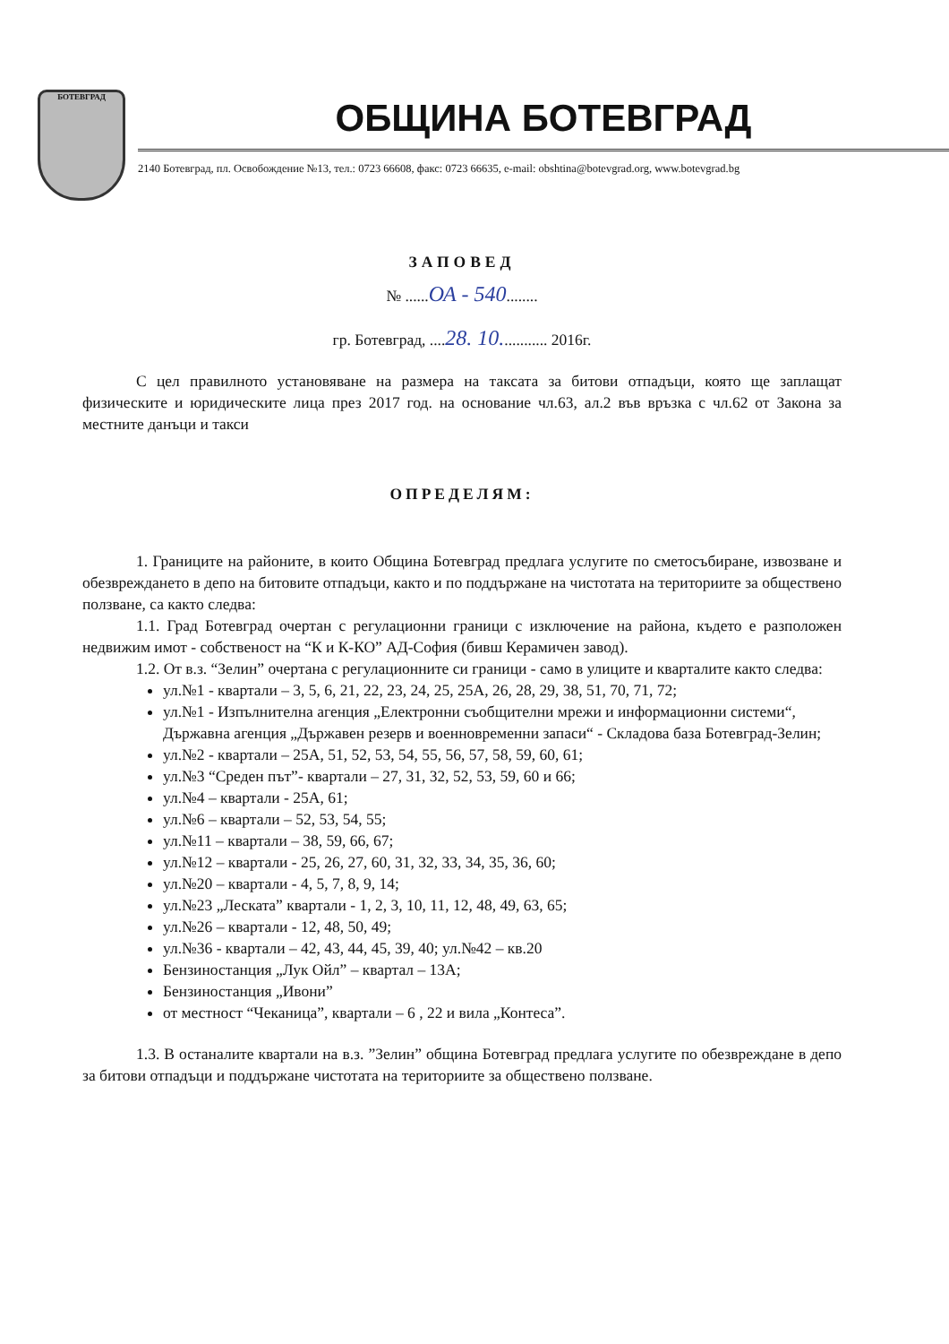БОТЕВГРАД
ОБЩИНА БОТЕВГРАД
2140 Ботевград, пл. Освобождение №13, тел.: 0723 66608, факс: 0723 66635, e-mail: obshtina@botevgrad.org, www.botevgrad.bg
ЗАПОВЕД
№ ......ОА - 540........
гр. Ботевград, ....28. 10............ 2016г.
С цел правилното установяване на размера на таксата за битови отпадъци, която ще заплащат физическите и юридическите лица през 2017 год. на основание чл.63, ал.2 във връзка с чл.62 от Закона за местните данъци и такси
ОПРЕДЕЛЯМ:
1. Границите на районите, в които Община Ботевград предлага услугите по сметосъбиране, извозване и обезвреждането в депо на битовите отпадъци, както и по поддържане на чистотата на териториите за обществено ползване, са както следва:
1.1. Град Ботевград очертан с регулационни граници с изключение на района, където е разположен недвижим имот - собственост на “К и К-КО” АД-София (бивш Керамичен завод).
1.2. От в.з. “Зелин” очертана с регулационните си граници - само в улиците и кварталите както следва:
ул.№1 - квартали – 3, 5, 6, 21, 22, 23, 24, 25, 25А, 26, 28, 29, 38, 51, 70, 71, 72;
ул.№1 - Изпълнителна агенция „Електронни съобщителни мрежи и информационни системи“, Държавна агенция „Държавен резерв и военновременни запаси“ - Складова база Ботевград-Зелин;
ул.№2 - квартали – 25А, 51, 52, 53, 54, 55, 56, 57, 58, 59, 60, 61;
ул.№3 “Среден път”- квартали – 27, 31, 32, 52, 53, 59, 60 и 66;
ул.№4 – квартали - 25А, 61;
ул.№6 – квартали – 52, 53, 54, 55;
ул.№11 – квартали – 38, 59, 66, 67;
ул.№12 – квартали - 25, 26, 27, 60, 31, 32, 33, 34, 35, 36, 60;
ул.№20 – квартали - 4, 5, 7, 8, 9, 14;
ул.№23 „Лескатa” квартали - 1, 2, 3, 10, 11, 12, 48, 49, 63, 65;
ул.№26 – квартали - 12, 48, 50, 49;
ул.№36 - квартали – 42, 43, 44, 45, 39, 40; ул.№42 – кв.20
Бензиностанция „Лук Ойл” – квартал – 13А;
Бензиностанция „Ивони”
от местност “Чеканица”, квартали – 6 , 22 и вила „Контеса”.
1.3. В останалите квартали на в.з. ”Зелин” община Ботевград предлага услугите по обезвреждане в депо за битови отпадъци и поддържане чистотата на териториите за обществено ползване.